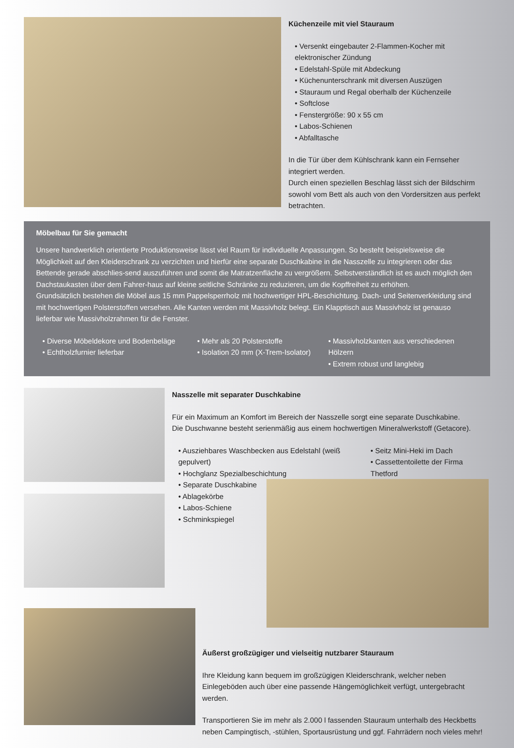Küchenzeile mit viel Stauraum
• Versenkt eingebauter 2-Flammen-Kocher mit elektronischer Zündung
• Edelstahl-Spüle mit Abdeckung
• Küchenunterschrank mit diversen Auszügen
• Stauraum und Regal oberhalb der Küchenzeile
• Softclose
• Fenstergröße: 90 x 55 cm
• Labos-Schienen
• Abfalltasche
In die Tür über dem Kühlschrank kann ein Fernseher integriert werden.
Durch einen speziellen Beschlag lässt sich der Bildschirm sowohl vom Bett als auch von den Vordersitzen aus perfekt betrachten.
Möbelbau für Sie gemacht
Unsere handwerklich orientierte Produktionsweise lässt viel Raum für individuelle Anpassungen. So besteht beispielsweise die Möglichkeit auf den Kleiderschrank zu verzichten und hierfür eine separate Duschkabine in die Nasszelle zu integrieren oder das Bettende gerade abschlies-send auszuführen und somit die Matratzenfläche zu vergrößern. Selbstverständlich ist es auch möglich den Dachstaukasten über dem Fahrer-haus auf kleine seitliche Schränke zu reduzieren, um die Kopffreiheit zu erhöhen.
Grundsätzlich bestehen die Möbel aus 15 mm Pappelsperrholz mit hochwertiger HPL-Beschichtung. Dach- und Seitenverkleidung sind mit hochwertigen Polsterstoffen versehen. Alle Kanten werden mit Massivholz belegt. Ein Klapptisch aus Massivholz ist genauso lieferbar wie Massivholzrahmen für die Fenster.
• Diverse Möbeldekore und Bodenbeläge
• Echtholzfurnier lieferbar
• Mehr als 20 Polsterstoffe
• Isolation 20 mm (X-Trem-Isolator)
• Massivholzkanten aus verschiedenen Hölzern
• Extrem robust und langlebig
Nasszelle mit separater Duschkabine
Für ein Maximum an Komfort im Bereich der Nasszelle sorgt eine separate Duschkabine.
Die Duschwanne besteht serienmäßig aus einem hochwertigen Mineralwerkstoff (Getacore).
• Ausziehbares Waschbecken aus Edelstahl (weiß gepulvert)
• Hochglanz Spezialbeschichtung
• Seitz Mini-Heki im Dach
• Cassettentoilette der Firma Thetford
• Separate Duschkabine
• Ablagekörbe
• Labos-Schiene
• Schminkspiegel
Äußerst großzügiger und vielseitig nutzbarer Stauraum
Ihre Kleidung kann bequem im großzügigen Kleiderschrank, welcher neben Einlegeböden auch über eine passende Hängemöglichkeit verfügt, untergebracht werden.
Transportieren Sie im mehr als 2.000 l fassenden Stauraum unterhalb des Heckbetts neben Campingtisch, -stühlen, Sportausrüstung und ggf. Fahrrädern noch vieles mehr!